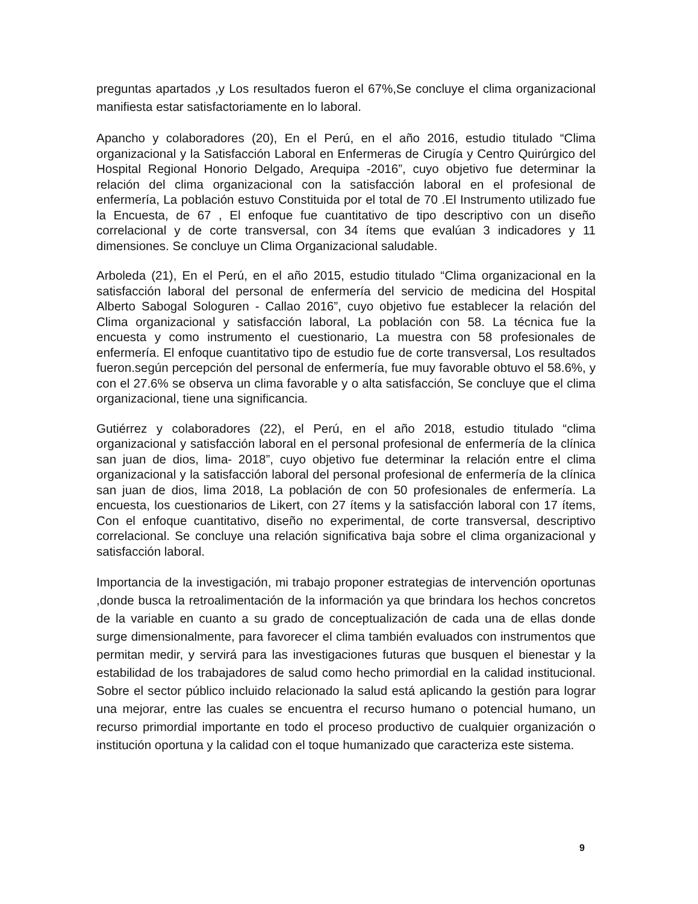preguntas apartados ,y Los resultados fueron el 67%,Se concluye el clima organizacional manifiesta estar satisfactoriamente en lo laboral.
Apancho y colaboradores (20), En el Perú, en el año 2016, estudio titulado “Clima organizacional y la Satisfacción Laboral en Enfermeras de Cirugía y Centro Quirúrgico del Hospital Regional Honorio Delgado, Arequipa -2016”, cuyo objetivo fue determinar la relación del clima organizacional con la satisfacción laboral en el profesional de enfermería, La población estuvo Constituida por el total de 70 .El Instrumento utilizado fue la Encuesta, de 67 , El enfoque fue cuantitativo de tipo descriptivo con un diseño correlacional y de corte transversal, con 34 ítems que evalúan 3 indicadores y 11 dimensiones. Se concluye un Clima Organizacional saludable.
Arboleda (21), En el Perú, en el año 2015, estudio titulado “Clima organizacional en la satisfacción laboral del personal de enfermería del servicio de medicina del Hospital Alberto Sabogal Sologuren - Callao 2016”, cuyo objetivo fue establecer la relación del Clima organizacional y satisfacción laboral, La población con 58. La técnica fue la encuesta y como instrumento el cuestionario, La muestra con 58 profesionales de enfermería. El enfoque cuantitativo tipo de estudio fue de corte transversal, Los resultados fueron.según percepción del personal de enfermería, fue muy favorable obtuvo el 58.6%, y con el 27.6% se observa un clima favorable y o alta satisfacción, Se concluye que el clima organizacional, tiene una significancia.
Gutiérrez y colaboradores (22), el Perú, en el año 2018, estudio titulado “clima organizacional y satisfacción laboral en el personal profesional de enfermería de la clínica san juan de dios, lima- 2018”, cuyo objetivo fue determinar la relación entre el clima organizacional y la satisfacción laboral del personal profesional de enfermería de la clínica san juan de dios, lima 2018, La población de con 50 profesionales de enfermería. La encuesta, los cuestionarios de Likert, con 27 ítems y la satisfacción laboral con 17 ítems, Con el enfoque cuantitativo, diseño no experimental, de corte transversal, descriptivo correlacional. Se concluye una relación significativa baja sobre el clima organizacional y satisfacción laboral.
Importancia de la investigación, mi trabajo proponer estrategias de intervención oportunas ,donde busca la retroalimentación de la información ya que brindara los hechos concretos de la variable en cuanto a su grado de conceptualización de cada una de ellas donde surge dimensionalmente, para favorecer el clima también evaluados con instrumentos que permitan medir, y servirá para las investigaciones futuras que busquen el bienestar y la estabilidad de los trabajadores de salud como hecho primordial en la calidad institucional. Sobre el sector público incluido relacionado la salud está aplicando la gestión para lograr una mejorar, entre las cuales se encuentra el recurso humano o potencial humano, un recurso primordial importante en todo el proceso productivo de cualquier organización o institución oportuna y la calidad con el toque humanizado que caracteriza este sistema.
9